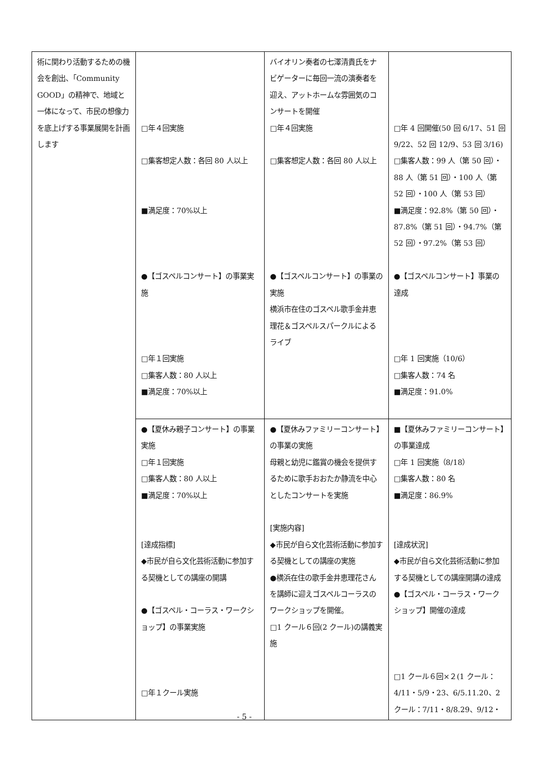| 術に関わり活動するための機会を創出、「Community GOOD」の精神で、地域と一体になって、市民の想像力を底上げする事業展開を計画します | □年４回実施 □集客想定人数：各回 80 人以上 ■満足度：70%以上 ●【ゴスペルコンサート】の事業実施 □年１回実施 □集客人数：80 人以上 ■満足度：70%以上 | バイオリン奏者の七澤清貴氏をナビゲーターに毎回一流の演奏者を迎え、アットホームな雰囲気のコンサートを開催 □年４回実施 □集客想定人数：各回 80 人以上 ●【ゴスペルコンサート】の事業の実施 横浜市在住のゴスペル歌手金井恵理花＆ゴスペルスパークルによるライブ | □年 4 回開催(50 回 6/17、51 回 9/22、52 回 12/9、53 回 3/16) □集客人数：99 人（第 50 回）・88 人（第 51 回）・100 人（第 52 回）・100 人（第 53 回） ■満足度：92.8%（第 50 回）・87.8%（第 51 回）・94.7%（第 52 回）・97.2%（第 53 回） ●【ゴスペルコンサート】事業の達成 □年 1 回実施（10/6） □集客人数：74 名 ■満足度：91.0% |
| | ●【夏休み親子コンサート】の事業実施 □年１回実施 □集客人数：80 人以上 ■満足度：70%以上 [達成指標] ◆市民が自ら文化芸術活動に参加する契機としての講座の開講 ●【ゴスペル・コーラス・ワークショップ】の事業実施 □年１クール実施 | ●【夏休みファミリーコンサート】の事業の実施 母親と幼児に鑑賞の機会を提供するために歌手おおたか静流を中心としたコンサートを実施 [実施内容] ◆市民が自ら文化芸術活動に参加する契機としての講座の実施 ●横浜在住の歌手金井恵理花さんを講師に迎えゴスペルコーラスのワークショップを開催。 □1 クール６回(2 クール)の講義実施 | ■【夏休みファミリーコンサート】の事業達成 □年 1 回実施（8/18） □集客人数：80 名 ■満足度：86.9% [達成状況] ◆市民が自ら文化芸術活動に参加する契機としての講座開講の達成 ●【ゴスペル・コーラス・ワークショップ】開催の達成 □1 クール６回×２(1 クール：4/11・5/9・23、6/5.11.20、2 クール：7/11・8/8.29、9/12・ |
- 5 -